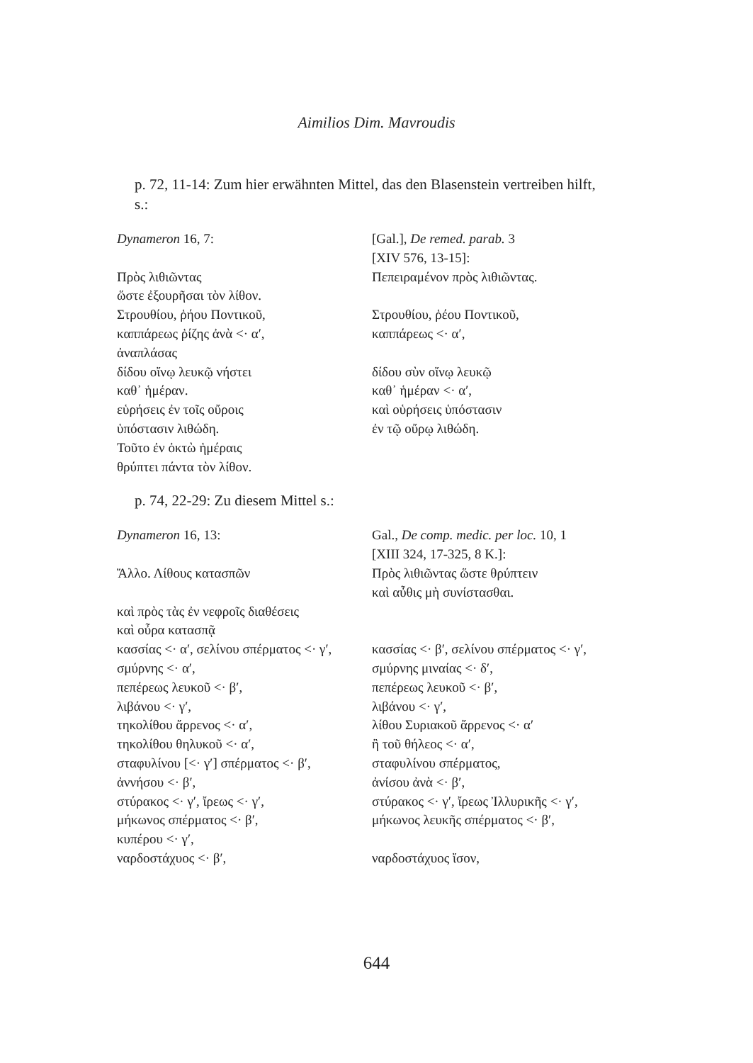Aimilios Dim. Mavroudis
p. 72, 11-14: Zum hier erwähnten Mittel, das den Blasenstein vertreiben hilft, s.:
| Dynameron 16, 7: Πρὸς λιθιῶντας ὥστε ἐξουρῆσαι τὸν λίθον. Στρουθίου, ῥήου Ποντικοῦ, καππάρεως ῥίζης ἀνὰ <· α′, ἀναπλάσας δίδου οἴνῳ λευκῷ νήστει καθ᾽ ἡμέραν. εὑρήσεις ἐν τοῖς οὔροις ὑπόστασιν λιθώδη. Τοῦτο ἐν ὀκτὼ ἡμέραις θρύπτει πάντα τὸν λίθον. | [Gal.], De remed. parab. 3 [XIV 576, 13-15]: Πεπειραμένον πρὸς λιθιῶντας. Στρουθίου, ῥέου Ποντικοῦ, καππάρεως <· α′, δίδου σὺν οἴνῳ λευκῷ καθ᾽ ἡμέραν <· α′, καὶ οὑρήσεις ὑπόστασιν ἐν τῷ οὔρῳ λιθώδη. |
p. 74, 22-29: Zu diesem Mittel s.:
| Dynameron 16, 13: Ἄλλο. Λίθους κατασπῶν καὶ πρὸς τὰς ἐν νεφροῖς διαθέσεις καὶ οὖρα κατασπᾷ κασσίας <· α′, σελίνου σπέρματος <· γ′, σμύρνης <· α′, πεπέρεως λευκοῦ <· β′, λιβάνου <· γ′, τηκολίθου ἄρρενος <· α′, τηκολίθου θηλυκοῦ <· α′, σταφυλίνου [<· γ′] σπέρματος <· β′, ἀννήσου <· β′, στύρακος <· γ′, ἴρεως <· γ′, μήκωνος σπέρματος <· β′, κυπέρου <· γ′, ναρδοστάχυος <· β′, | Gal., De comp. medic. per loc. 10, 1 [XIII 324, 17-325, 8 K.]: Πρὸς λιθιῶντας ὥστε θρύπτειν καὶ αὖθις μὴ συνίστασθαι. κασσίας <· β′, σελίνου σπέρματος <· γ′, σμύρνης μιναίας <· δ′, πεπέρεως λευκοῦ <· β′, λιβάνου <· γ′, λίθου Συριακοῦ ἄρρενος <· α′ ἢ τοῦ θήλεος <· α′, σταφυλίνου σπέρματος, ἀνίσου ἀνὰ <· β′, στύρακος <· γ′, ἴρεως Ἰλλυρικῆς <· γ′, μήκωνος λευκῆς σπέρματος <· β′, ναρδοστάχυος ἴσον, |
644